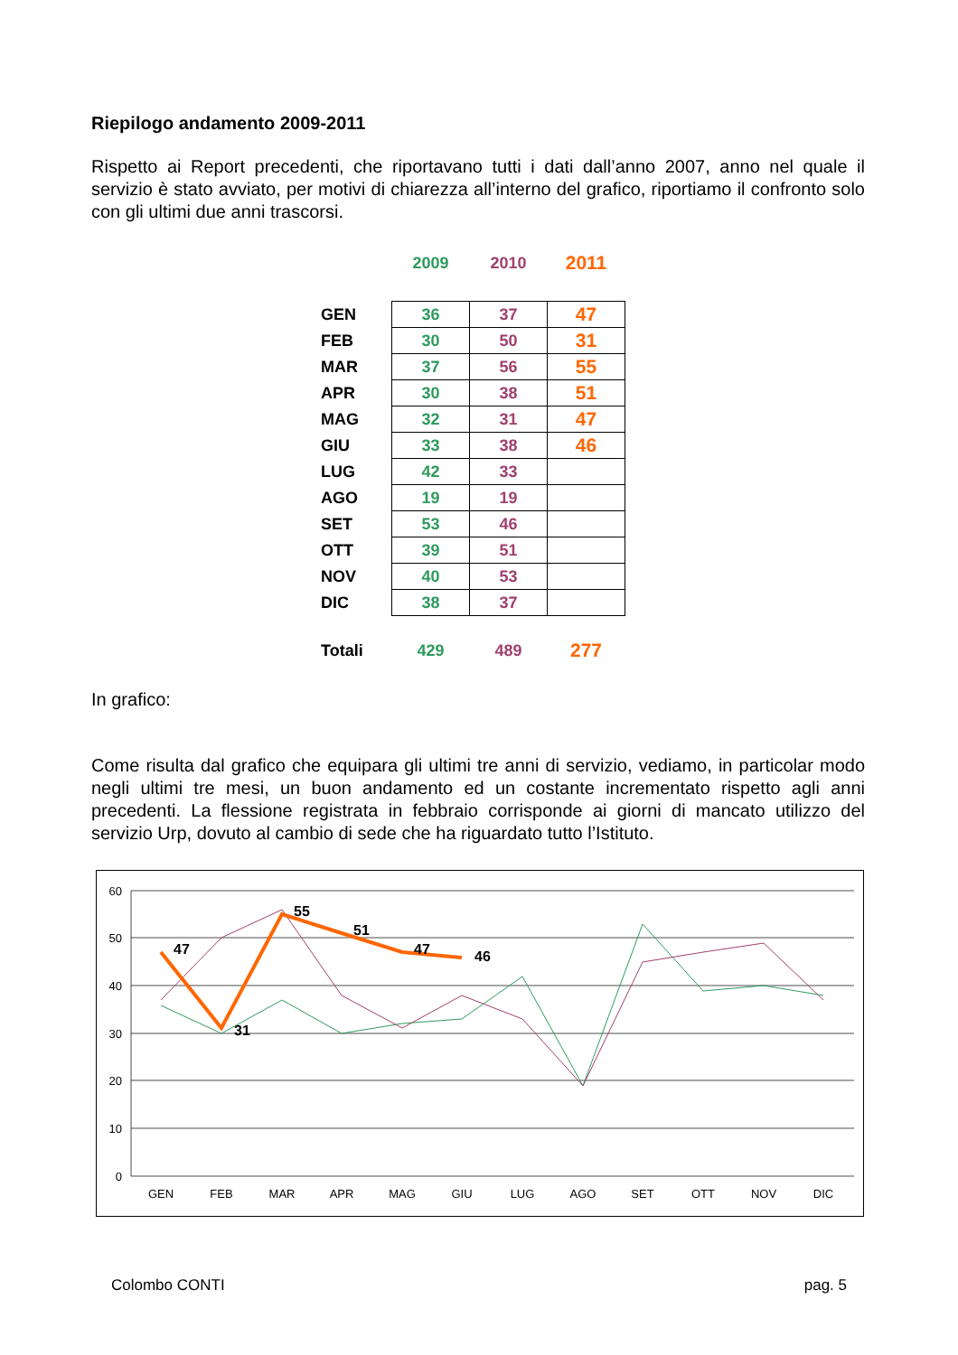Riepilogo andamento 2009-2011
Rispetto ai Report precedenti, che riportavano tutti i dati dall’anno 2007, anno nel quale il servizio è stato avviato, per motivi di chiarezza all’interno del grafico, riportiamo il confronto solo con gli ultimi due anni trascorsi.
| | 2009 | 2010 | 2011 |
| --- | --- | --- | --- |
| GEN | 36 | 37 | 47 |
| FEB | 30 | 50 | 31 |
| MAR | 37 | 56 | 55 |
| APR | 30 | 38 | 51 |
| MAG | 32 | 31 | 47 |
| GIU | 33 | 38 | 46 |
| LUG | 42 | 33 | |
| AGO | 19 | 19 | |
| SET | 53 | 46 | |
| OTT | 39 | 51 | |
| NOV | 40 | 53 | |
| DIC | 38 | 37 | |
| Totali | 429 | 489 | 277 |
In grafico:
Come risulta dal grafico che equipara gli ultimi tre anni di servizio, vediamo, in particolar modo negli ultimi tre mesi, un buon andamento ed un costante incrementato rispetto agli anni precedenti. La flessione registrata in febbraio corrisponde ai giorni di mancato utilizzo del servizio Urp, dovuto al cambio di sede che ha riguardato tutto l’Istituto.
60
50
40
30
20
10
0
GEN
FEB
MAR
APR
MAG
GIU
LUG
AGO
SET
OTT
NOV
DIC
47
31
55
51
47
46
Colombo CONTI pag. 5